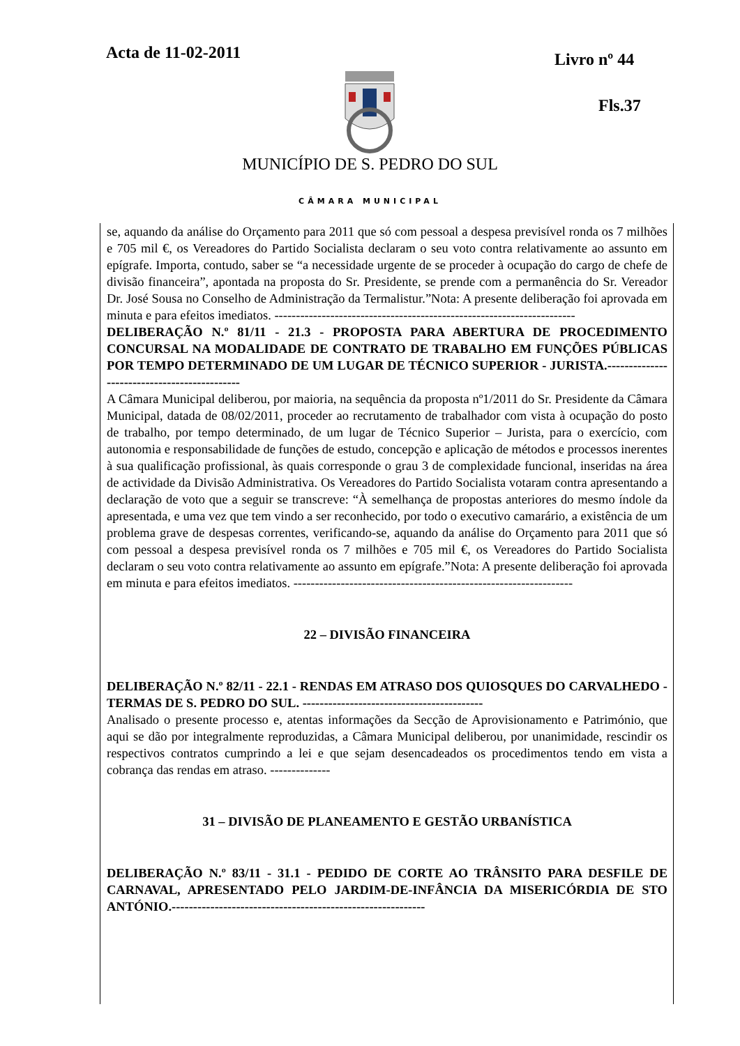Acta de 11-02-2011 Livro nº 44
Fls.37
MUNICÍPIO DE S. PEDRO DO SUL
CÂMARA MUNICIPAL
se, aquando da análise do Orçamento para 2011 que só com pessoal a despesa previsível ronda os 7 milhões e 705 mil €, os Vereadores do Partido Socialista declaram o seu voto contra relativamente ao assunto em epígrafe. Importa, contudo, saber se “a necessidade urgente de se proceder à ocupação do cargo de chefe de divisão financeira”, apontada na proposta do Sr. Presidente, se prende com a permanência do Sr. Vereador Dr. José Sousa no Conselho de Administração da Termalistur.”Nota: A presente deliberação foi aprovada em minuta e para efeitos imediatos. ----------------------------------------------------------------------
DELIBERAÇÃO N.º 81/11 - 21.3 - PROPOSTA PARA ABERTURA DE PROCEDIMENTO CONCURSAL NA MODALIDADE DE CONTRATO DE TRABALHO EM FUNÇÕES PÚBLICAS POR TEMPO DETERMINADO DE UM LUGAR DE TÉCNICO SUPERIOR - JURISTA.---------------------------------------------
A Câmara Municipal deliberou, por maioria, na sequência da proposta nº1/2011 do Sr. Presidente da Câmara Municipal, datada de 08/02/2011, proceder ao recrutamento de trabalhador com vista à ocupação do posto de trabalho, por tempo determinado, de um lugar de Técnico Superior – Jurista, para o exercício, com autonomia e responsabilidade de funções de estudo, concepção e aplicação de métodos e processos inerentes à sua qualificação profissional, às quais corresponde o grau 3 de complexidade funcional, inseridas na área de actividade da Divisão Administrativa. Os Vereadores do Partido Socialista votaram contra apresentando a declaração de voto que a seguir se transcreve: “À semelhança de propostas anteriores do mesmo índole da apresentada, e uma vez que tem vindo a ser reconhecido, por todo o executivo camarário, a existência de um problema grave de despesas correntes, verificando-se, aquando da análise do Orçamento para 2011 que só com pessoal a despesa previsível ronda os 7 milhões e 705 mil €, os Vereadores do Partido Socialista declaram o seu voto contra relativamente ao assunto em epígrafe.”Nota: A presente deliberação foi aprovada em minuta e para efeitos imediatos. -----------------------------------------------------------------
22 – DIVISÃO FINANCEIRA
DELIBERAÇÃO N.º 82/11 - 22.1 - RENDAS EM ATRASO DOS QUIOSQUES DO CARVALHEDO - TERMAS DE S. PEDRO DO SUL. ------------------------------------------
Analisado o presente processo e, atentas informações da Secção de Aprovisionamento e Património, que aqui se dão por integralmente reproduzidas, a Câmara Municipal deliberou, por unanimidade, rescindir os respectivos contratos cumprindo a lei e que sejam desencadeados os procedimentos tendo em vista a cobrança das rendas em atraso. --------------
31 – DIVISÃO DE PLANEAMENTO E GESTÃO URBANÍSTICA
DELIBERAÇÃO N.º 83/11 - 31.1 - PEDIDO DE CORTE AO TRÂNSITO PARA DESFILE DE CARNAVAL, APRESENTADO PELO JARDIM-DE-INFÂNCIA DA MISERICÓRDIA DE STO ANTÓNIO.-----------------------------------------------------------